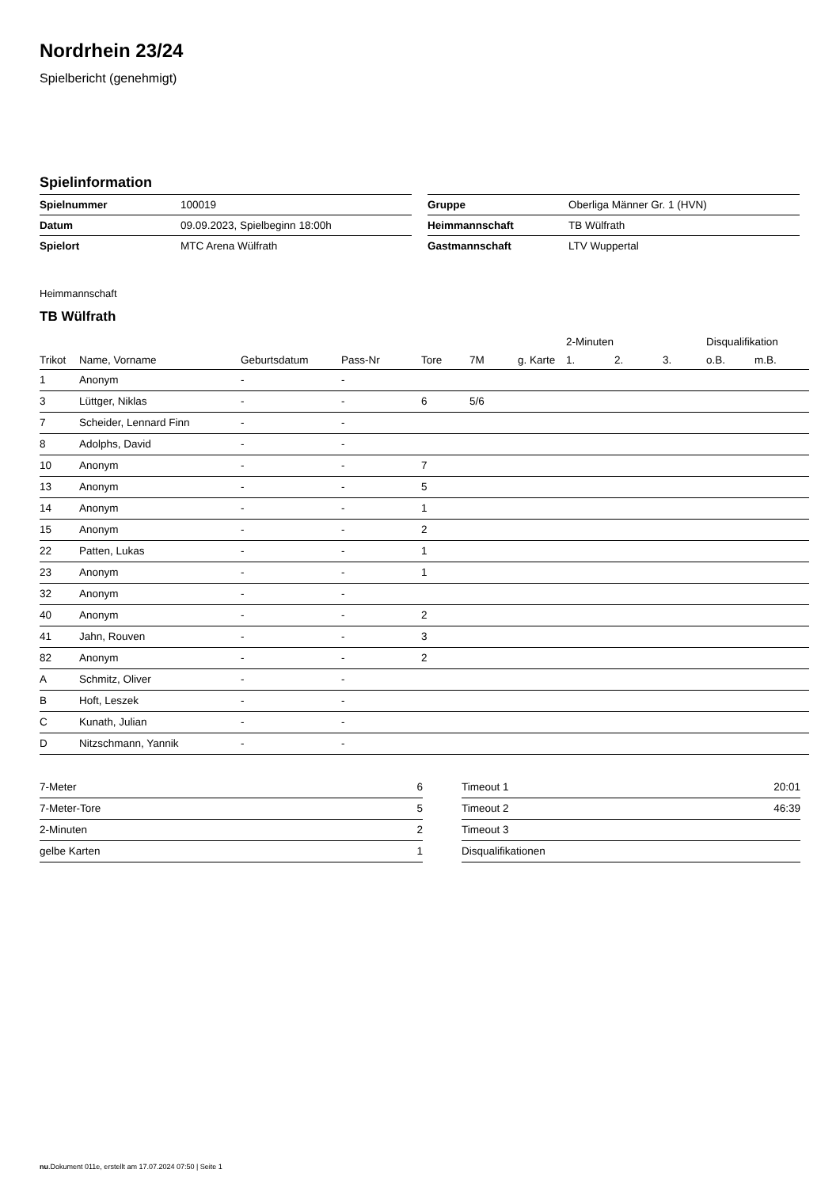Nordrhein 23/24
Spielbericht (genehmigt)
Spielinformation
| Spielnummer | 100019 |
| Datum | 09.09.2023, Spielbeginn 18:00h |
| Spielort | MTC Arena Wülfrath |
| Gruppe | Oberliga Männer Gr. 1 (HVN) |
| Heimmannschaft | TB Wülfrath |
| Gastmannschaft | LTV Wuppertal |
Heimmannschaft
TB Wülfrath
| | | | | | | | 2-Minuten | | | Disqualifikation | |
| --- | --- | --- | --- | --- | --- | --- | --- | --- | --- | --- | --- |
| Trikot | Name, Vorname | Geburtsdatum | Pass-Nr | Tore | 7M | g. Karte | 1. | 2. | 3. | o.B. | m.B. |
| 1 | Anonym | - | - | | | | | | | | |
| 3 | Lüttger, Niklas | - | - | 6 | 5/6 | | | | | | |
| 7 | Scheider, Lennard Finn | - | - | | | | | | | | |
| 8 | Adolphs, David | - | - | | | | | | | | |
| 10 | Anonym | - | - | 7 | | | | | | | |
| 13 | Anonym | - | - | 5 | | | | | | | |
| 14 | Anonym | - | - | 1 | | | | | | | |
| 15 | Anonym | - | - | 2 | | | | | | | |
| 22 | Patten, Lukas | - | - | 1 | | | | | | | |
| 23 | Anonym | - | - | 1 | | | | | | | |
| 32 | Anonym | - | - | | | | | | | | |
| 40 | Anonym | - | - | 2 | | | | | | | |
| 41 | Jahn, Rouven | - | - | 3 | | | | | | | |
| 82 | Anonym | - | - | 2 | | | | | | | |
| A | Schmitz, Oliver | - | - | | | | | | | | |
| B | Hoft, Leszek | - | - | | | | | | | | |
| C | Kunath, Julian | - | - | | | | | | | | |
| D | Nitzschmann, Yannik | - | - | | | | | | | | |
| 7-Meter | 6 |
| 7-Meter-Tore | 5 |
| 2-Minuten | 2 |
| gelbe Karten | 1 |
| Timeout 1 | 20:01 |
| Timeout 2 | 46:39 |
| Timeout 3 | |
| Disqualifikationen | |
nu.Dokument 011e, erstellt am 17.07.2024 07:50 | Seite 1